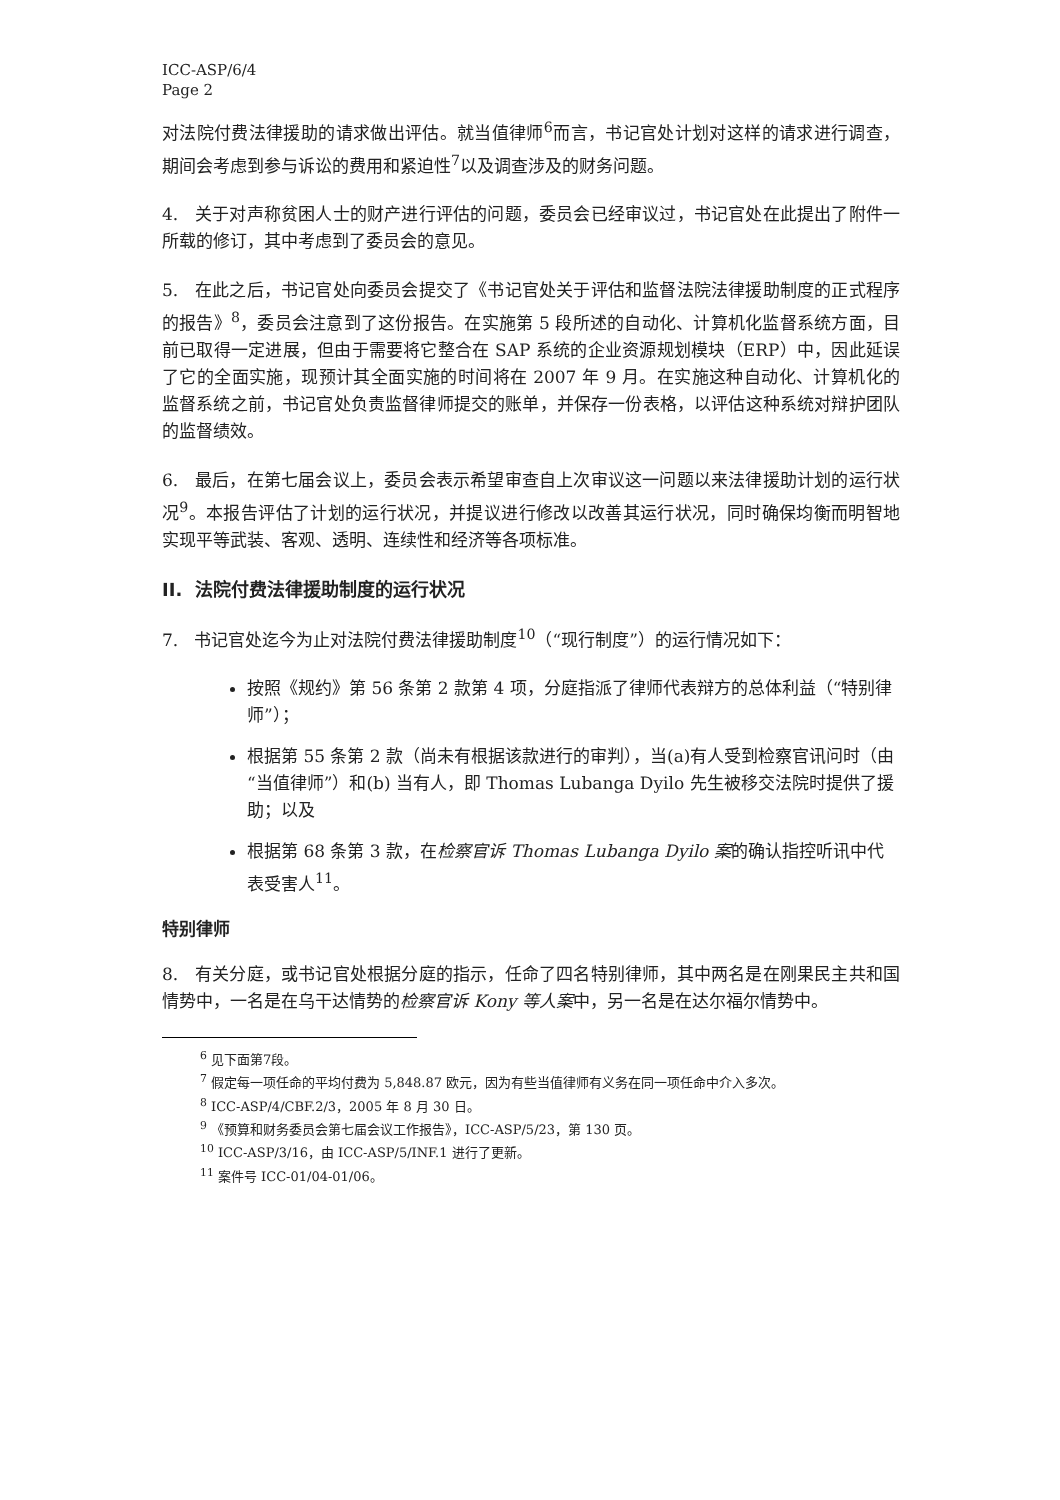ICC-ASP/6/4
Page 2
对法院付费法律援助的请求做出评估。就当值律师<sup>6</sup>而言，书记官处计划对这样的请求进行调查，期间会考虑到参与诉讼的费用和紧迫性<sup>7</sup>以及调查涉及的财务问题。
4. 关于对声称贫困人士的财产进行评估的问题，委员会已经审议过，书记官处在此提出了附件一所载的修订，其中考虑到了委员会的意见。
5. 在此之后，书记官处向委员会提交了《书记官处关于评估和监督法院法律援助制度的正式程序的报告》<sup>8</sup>，委员会注意到了这份报告。在实施第 5 段所述的自动化、计算机化监督系统方面，目前已取得一定进展，但由于需要将它整合在 SAP 系统的企业资源规划模块（ERP）中，因此延误了它的全面实施，现预计其全面实施的时间将在 2007 年 9 月。在实施这种自动化、计算机化的监督系统之前，书记官处负责监督律师提交的账单，并保存一份表格，以评估这种系统对辩护团队的监督绩效。
6. 最后，在第七届会议上，委员会表示希望审查自上次审议这一问题以来法律援助计划的运行状况<sup>9</sup>。本报告评估了计划的运行状况，并提议进行修改以改善其运行状况，同时确保均衡而明智地实现平等武装、客观、透明、连续性和经济等各项标准。
II. 法院付费法律援助制度的运行状况
7. 书记官处迄今为止对法院付费法律援助制度<sup>10</sup>（“现行制度”）的运行情况如下：
按照《规约》第 56 条第 2 款第 4 项，分庭指派了律师代表辩方的总体利益（“特别律师”）；
根据第 55 条第 2 款（尚未有根据该款进行的审判），当(a)有人受到检察官讯问时（由“当值律师”）和(b) 当有人，即 Thomas Lubanga Dyilo 先生被移交法院时提供了援助；以及
根据第 68 条第 3 款，在检察官诉 Thomas Lubanga Dyilo 案的确认指控听讯中代表受害人<sup>11</sup>。
特别律师
8. 有关分庭，或书记官处根据分庭的指示，任命了四名特别律师，其中两名是在刚果民主共和国情势中，一名是在乌干达情势的检察官诉 Kony 等人案中，另一名是在达尔福尔情势中。
<sup>6</sup> 见下面第7段。
<sup>7</sup> 假定每一项任命的平均付费为 5,848.87 欧元，因为有些当值律师有义务在同一项任命中介入多次。
<sup>8</sup> ICC-ASP/4/CBF.2/3，2005 年 8 月 30 日。
<sup>9</sup> 《预算和财务委员会第七届会议工作报告》，ICC-ASP/5/23，第 130 页。
<sup>10</sup> ICC-ASP/3/16，由 ICC-ASP/5/INF.1 进行了更新。
<sup>11</sup> 案件号 ICC-01/04-01/06。